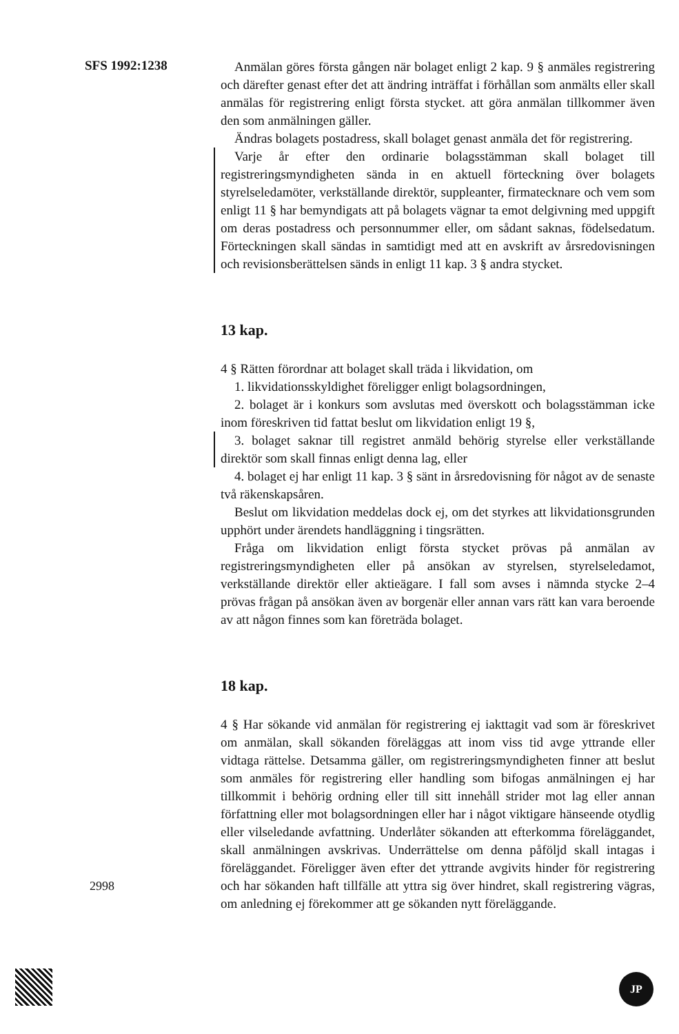SFS 1992:1238
Anmälan göres första gången när bolaget enligt 2 kap. 9 § anmäles registrering och därefter genast efter det att ändring inträffat i förhållan som anmälts eller skall anmälas för registrering enligt första stycket. att göra anmälan tillkommer även den som anmälningen gäller.
Ändras bolagets postadress, skall bolaget genast anmäla det för registrering.
Varje år efter den ordinarie bolagsstämman skall bolaget till registreringsmyndigheten sända in en aktuell förteckning över bolagets styrelseledamöter, verkställande direktör, suppleanter, firmatecknare och vem som enligt 11 § har bemyndigats att på bolagets vägnar ta emot delgivning med uppgift om deras postadress och personnummer eller, om sådant saknas, födelsedatum. Förteckningen skall sändas in samtidigt med att en avskrift av årsredovisningen och revisionsberättelsen sänds in enligt 11 kap. 3 § andra stycket.
13 kap.
4 § Rätten förordnar att bolaget skall träda i likvidation, om
1. likvidationsskyldighet föreligger enligt bolagsordningen,
2. bolaget är i konkurs som avslutas med överskott och bolagsstämman icke inom föreskriven tid fattat beslut om likvidation enligt 19 §,
3. bolaget saknar till registret anmäld behörig styrelse eller verkställande direktör som skall finnas enligt denna lag, eller
4. bolaget ej har enligt 11 kap. 3 § sänt in årsredovisning för något av de senaste två räkenskapsåren.
Beslut om likvidation meddelas dock ej, om det styrkes att likvidationsgrunden upphört under ärendets handläggning i tingsrätten.
Fråga om likvidation enligt första stycket prövas på anmälan av registreringsmyndigheten eller på ansökan av styrelsen, styrelseledamot, verkställande direktör eller aktieägare. I fall som avses i nämnda stycke 2–4 prövas frågan på ansökan även av borgenär eller annan vars rätt kan vara beroende av att någon finnes som kan företräda bolaget.
18 kap.
4 § Har sökande vid anmälan för registrering ej iakttagit vad som är föreskrivet om anmälan, skall sökanden föreläggas att inom viss tid avge yttrande eller vidtaga rättelse. Detsamma gäller, om registreringsmyndigheten finner att beslut som anmäles för registrering eller handling som bifogas anmälningen ej har tillkommit i behörig ordning eller till sitt innehåll strider mot lag eller annan författning eller mot bolagsordningen eller har i något viktigare hänseende otydlig eller vilseledande avfattning. Underlåter sökanden att efterkomma föreläggandet, skall anmälningen avskrivas. Underrättelse om denna påföljd skall intagas i föreläggandet. Föreligger även efter det yttrande avgivits hinder för registrering och har sökanden haft tillfälle att yttra sig över hindret, skall registrering vägras, om anledning ej förekommer att ge sökanden nytt föreläggande.
2998
JP